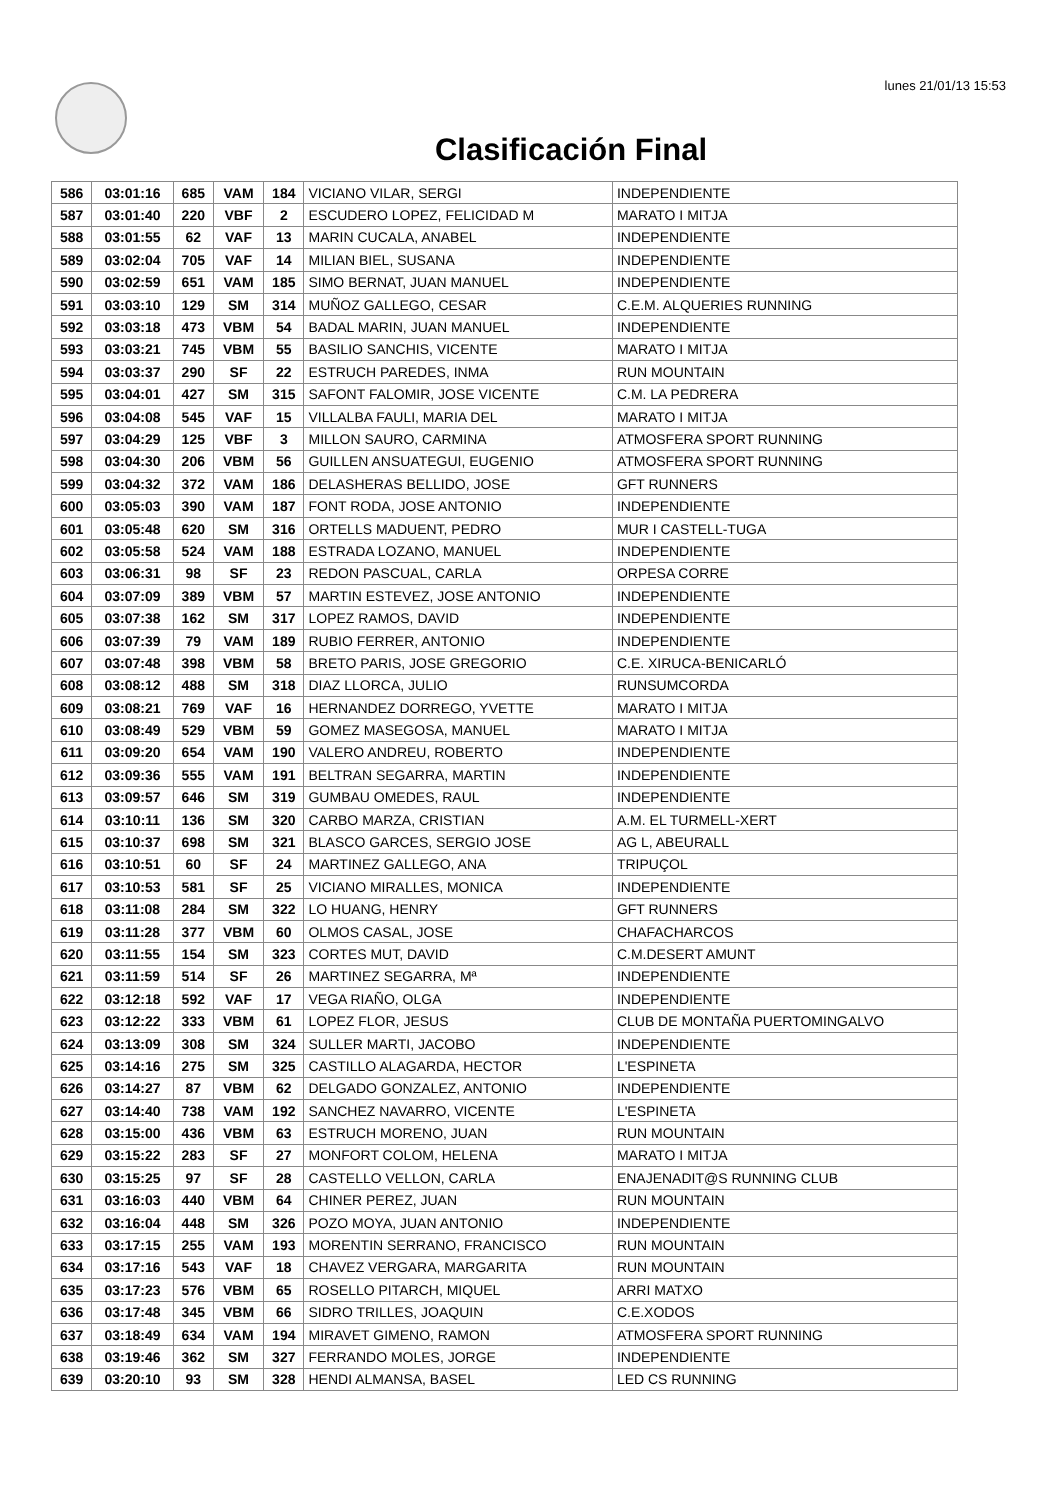lunes 21/01/13 15:53
Clasificación Final
| 586 | 03:01:16 | 685 | VAM | 184 | VICIANO VILAR, SERGI | INDEPENDIENTE |
| 587 | 03:01:40 | 220 | VBF | 2 | ESCUDERO LOPEZ, FELICIDAD M | MARATO I MITJA |
| 588 | 03:01:55 | 62 | VAF | 13 | MARIN CUCALA, ANABEL | INDEPENDIENTE |
| 589 | 03:02:04 | 705 | VAF | 14 | MILIAN BIEL, SUSANA | INDEPENDIENTE |
| 590 | 03:02:59 | 651 | VAM | 185 | SIMO BERNAT, JUAN MANUEL | INDEPENDIENTE |
| 591 | 03:03:10 | 129 | SM | 314 | MUÑOZ GALLEGO, CESAR | C.E.M. ALQUERIES RUNNING |
| 592 | 03:03:18 | 473 | VBM | 54 | BADAL MARIN, JUAN MANUEL | INDEPENDIENTE |
| 593 | 03:03:21 | 745 | VBM | 55 | BASILIO SANCHIS, VICENTE | MARATO I MITJA |
| 594 | 03:03:37 | 290 | SF | 22 | ESTRUCH PAREDES, INMA | RUN MOUNTAIN |
| 595 | 03:04:01 | 427 | SM | 315 | SAFONT FALOMIR, JOSE VICENTE | C.M. LA PEDRERA |
| 596 | 03:04:08 | 545 | VAF | 15 | VILLALBA FAULI, MARIA DEL | MARATO I MITJA |
| 597 | 03:04:29 | 125 | VBF | 3 | MILLON SAURO, CARMINA | ATMOSFERA SPORT RUNNING |
| 598 | 03:04:30 | 206 | VBM | 56 | GUILLEN ANSUATEGUI, EUGENIO | ATMOSFERA SPORT RUNNING |
| 599 | 03:04:32 | 372 | VAM | 186 | DELASHERAS BELLIDO, JOSE | GFT RUNNERS |
| 600 | 03:05:03 | 390 | VAM | 187 | FONT RODA, JOSE ANTONIO | INDEPENDIENTE |
| 601 | 03:05:48 | 620 | SM | 316 | ORTELLS MADUENT, PEDRO | MUR I CASTELL-TUGA |
| 602 | 03:05:58 | 524 | VAM | 188 | ESTRADA LOZANO, MANUEL | INDEPENDIENTE |
| 603 | 03:06:31 | 98 | SF | 23 | REDON PASCUAL, CARLA | ORPESA CORRE |
| 604 | 03:07:09 | 389 | VBM | 57 | MARTIN ESTEVEZ, JOSE ANTONIO | INDEPENDIENTE |
| 605 | 03:07:38 | 162 | SM | 317 | LOPEZ RAMOS, DAVID | INDEPENDIENTE |
| 606 | 03:07:39 | 79 | VAM | 189 | RUBIO FERRER, ANTONIO | INDEPENDIENTE |
| 607 | 03:07:48 | 398 | VBM | 58 | BRETO PARIS, JOSE GREGORIO | C.E. XIRUCA-BENICARLÓ |
| 608 | 03:08:12 | 488 | SM | 318 | DIAZ LLORCA, JULIO | RUNSUMCORDA |
| 609 | 03:08:21 | 769 | VAF | 16 | HERNANDEZ DORREGO, YVETTE | MARATO I MITJA |
| 610 | 03:08:49 | 529 | VBM | 59 | GOMEZ MASEGOSA, MANUEL | MARATO I MITJA |
| 611 | 03:09:20 | 654 | VAM | 190 | VALERO ANDREU, ROBERTO | INDEPENDIENTE |
| 612 | 03:09:36 | 555 | VAM | 191 | BELTRAN SEGARRA, MARTIN | INDEPENDIENTE |
| 613 | 03:09:57 | 646 | SM | 319 | GUMBAU OMEDES, RAUL | INDEPENDIENTE |
| 614 | 03:10:11 | 136 | SM | 320 | CARBO MARZA, CRISTIAN | A.M. EL TURMELL-XERT |
| 615 | 03:10:37 | 698 | SM | 321 | BLASCO GARCES, SERGIO JOSE | AG L, ABEURALL |
| 616 | 03:10:51 | 60 | SF | 24 | MARTINEZ GALLEGO, ANA | TRIPUÇOL |
| 617 | 03:10:53 | 581 | SF | 25 | VICIANO MIRALLES, MONICA | INDEPENDIENTE |
| 618 | 03:11:08 | 284 | SM | 322 | LO HUANG, HENRY | GFT RUNNERS |
| 619 | 03:11:28 | 377 | VBM | 60 | OLMOS CASAL, JOSE | CHAFACHARCOS |
| 620 | 03:11:55 | 154 | SM | 323 | CORTES MUT, DAVID | C.M.DESERT AMUNT |
| 621 | 03:11:59 | 514 | SF | 26 | MARTINEZ SEGARRA, Mª | INDEPENDIENTE |
| 622 | 03:12:18 | 592 | VAF | 17 | VEGA RIAÑO, OLGA | INDEPENDIENTE |
| 623 | 03:12:22 | 333 | VBM | 61 | LOPEZ FLOR, JESUS | CLUB DE MONTAÑA PUERTOMINGALVO |
| 624 | 03:13:09 | 308 | SM | 324 | SULLER MARTI, JACOBO | INDEPENDIENTE |
| 625 | 03:14:16 | 275 | SM | 325 | CASTILLO ALAGARDA, HECTOR | L'ESPINETA |
| 626 | 03:14:27 | 87 | VBM | 62 | DELGADO GONZALEZ, ANTONIO | INDEPENDIENTE |
| 627 | 03:14:40 | 738 | VAM | 192 | SANCHEZ NAVARRO, VICENTE | L'ESPINETA |
| 628 | 03:15:00 | 436 | VBM | 63 | ESTRUCH MORENO, JUAN | RUN MOUNTAIN |
| 629 | 03:15:22 | 283 | SF | 27 | MONFORT COLOM, HELENA | MARATO I MITJA |
| 630 | 03:15:25 | 97 | SF | 28 | CASTELLO VELLON, CARLA | ENAJENADIT@S RUNNING CLUB |
| 631 | 03:16:03 | 440 | VBM | 64 | CHINER PEREZ, JUAN | RUN MOUNTAIN |
| 632 | 03:16:04 | 448 | SM | 326 | POZO MOYA, JUAN ANTONIO | INDEPENDIENTE |
| 633 | 03:17:15 | 255 | VAM | 193 | MORENTIN SERRANO, FRANCISCO | RUN MOUNTAIN |
| 634 | 03:17:16 | 543 | VAF | 18 | CHAVEZ VERGARA, MARGARITA | RUN MOUNTAIN |
| 635 | 03:17:23 | 576 | VBM | 65 | ROSELLO PITARCH, MIQUEL | ARRI MATXO |
| 636 | 03:17:48 | 345 | VBM | 66 | SIDRO TRILLES, JOAQUIN | C.E.XODOS |
| 637 | 03:18:49 | 634 | VAM | 194 | MIRAVET GIMENO, RAMON | ATMOSFERA SPORT RUNNING |
| 638 | 03:19:46 | 362 | SM | 327 | FERRANDO MOLES, JORGE | INDEPENDIENTE |
| 639 | 03:20:10 | 93 | SM | 328 | HENDI ALMANSA, BASEL | LED CS RUNNING |